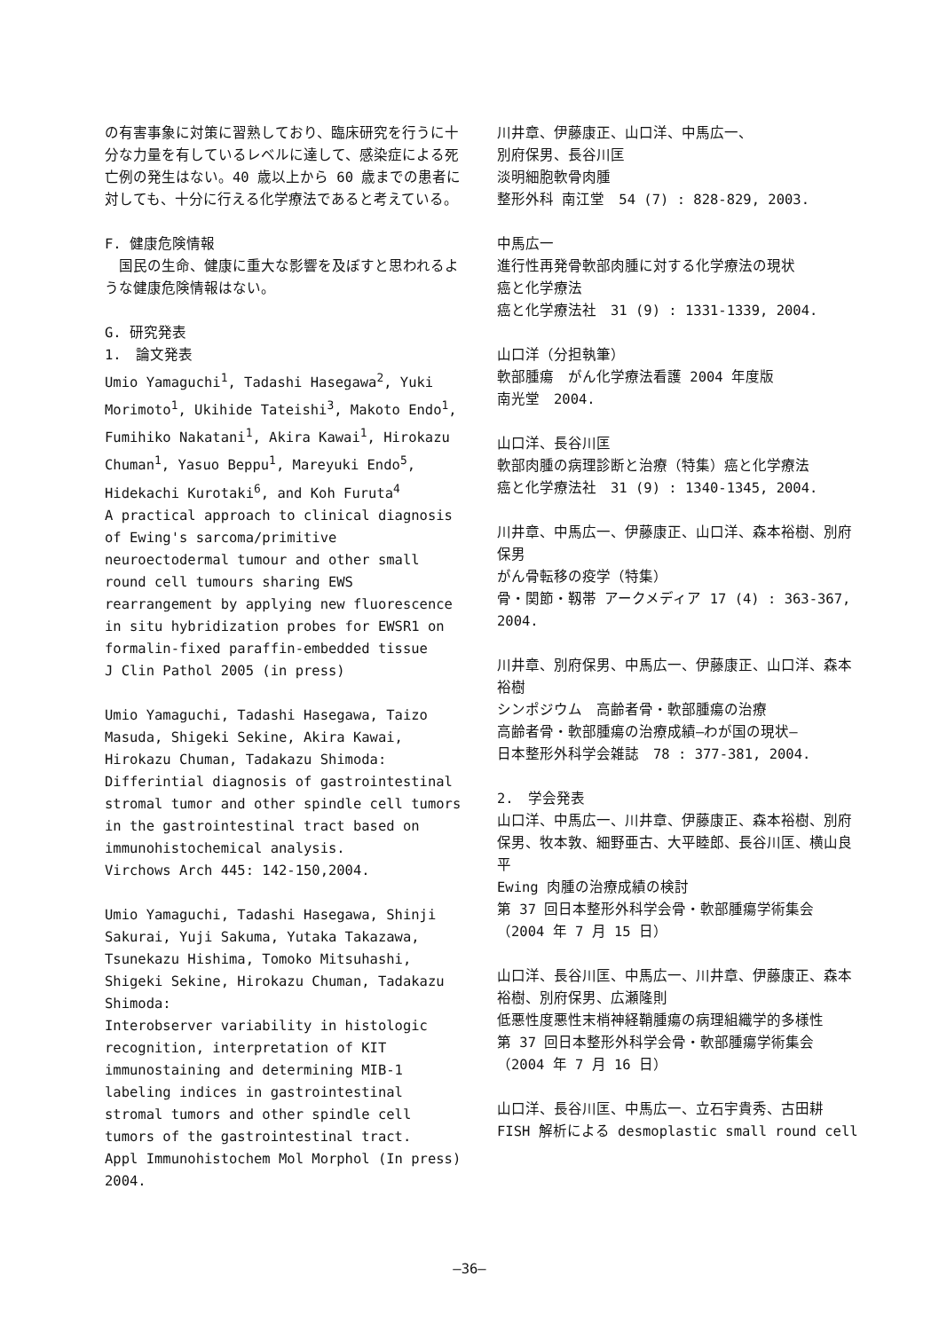の有害事象に対策に習熟しており、臨床研究を行うに十分な力量を有しているレベルに達して、感染症による死亡例の発生はない。40 歳以上から 60 歳までの患者に対しても、十分に行える化学療法であると考えている。
F. 健康危険情報
　国民の生命、健康に重大な影響を及ぼすと思われるような健康危険情報はない。
G. 研究発表
1.　論文発表
Umio Yamaguchi<sup>1</sup>, Tadashi Hasegawa<sup>2</sup>, Yuki Morimoto<sup>1</sup>, Ukihide Tateishi<sup>3</sup>, Makoto Endo<sup>1</sup>, Fumihiko Nakatani<sup>1</sup>, Akira Kawai<sup>1</sup>, Hirokazu Chuman<sup>1</sup>, Yasuo Beppu<sup>1</sup>, Mareyuki Endo<sup>5</sup>, Hidekachi Kurotaki<sup>6</sup>, and Koh Furuta<sup>4</sup>
A practical approach to clinical diagnosis of Ewing's sarcoma/primitive neuroectodermal tumour and other small round cell tumours sharing EWS rearrangement by applying new fluorescence in situ hybridization probes for EWSR1 on formalin-fixed paraffin-embedded tissue
J Clin Pathol 2005 (in press)
Umio Yamaguchi, Tadashi Hasegawa, Taizo Masuda, Shigeki Sekine, Akira Kawai, Hirokazu Chuman, Tadakazu Shimoda:
Differintial diagnosis of gastrointestinal stromal tumor and other spindle cell tumors in the gastrointestinal tract based on immunohistochemical analysis.
Virchows Arch 445: 142-150,2004.
Umio Yamaguchi, Tadashi Hasegawa, Shinji Sakurai, Yuji Sakuma, Yutaka Takazawa, Tsunekazu Hishima, Tomoko Mitsuhashi, Shigeki Sekine, Hirokazu Chuman, Tadakazu Shimoda:
Interobserver variability in histologic recognition, interpretation of KIT immunostaining and determining MIB-1 labeling indices in gastrointestinal stromal tumors and other spindle cell tumors of the gastrointestinal tract.
Appl Immunohistochem Mol Morphol (In press) 2004.
川井章、伊藤康正、山口洋、中馬広一、
別府保男、長谷川匡
淡明細胞軟骨肉腫
整形外科 南江堂　54 (7) : 828-829, 2003.
中馬広一
進行性再発骨軟部肉腫に対する化学療法の現状
癌と化学療法
癌と化学療法社　31 (9) : 1331-1339, 2004.
山口洋（分担執筆）
軟部腫瘍　がん化学療法看護 2004 年度版
南光堂　2004.
山口洋、長谷川匡
軟部肉腫の病理診断と治療（特集）癌と化学療法
癌と化学療法社　31 (9) : 1340-1345, 2004.
川井章、中馬広一、伊藤康正、山口洋、森本裕樹、別府保男
がん骨転移の疫学（特集）
骨・関節・靱帯 アークメディア 17 (4) : 363-367, 2004.
川井章、別府保男、中馬広一、伊藤康正、山口洋、森本裕樹
シンポジウム　高齢者骨・軟部腫瘍の治療
高齢者骨・軟部腫瘍の治療成績―わが国の現状―
日本整形外科学会雑誌　78 : 377-381, 2004.
2.　学会発表
山口洋、中馬広一、川井章、伊藤康正、森本裕樹、別府保男、牧本敦、細野亜古、大平睦郎、長谷川匡、横山良平
Ewing 肉腫の治療成績の検討
第 37 回日本整形外科学会骨・軟部腫瘍学術集会（2004 年 7 月 15 日）
山口洋、長谷川匡、中馬広一、川井章、伊藤康正、森本裕樹、別府保男、広瀬隆則
低悪性度悪性末梢神経鞘腫瘍の病理組織学的多様性
第 37 回日本整形外科学会骨・軟部腫瘍学術集会（2004 年 7 月 16 日）
山口洋、長谷川匡、中馬広一、立石宇貴秀、古田耕
FISH 解析による desmoplastic small round cell
—36—